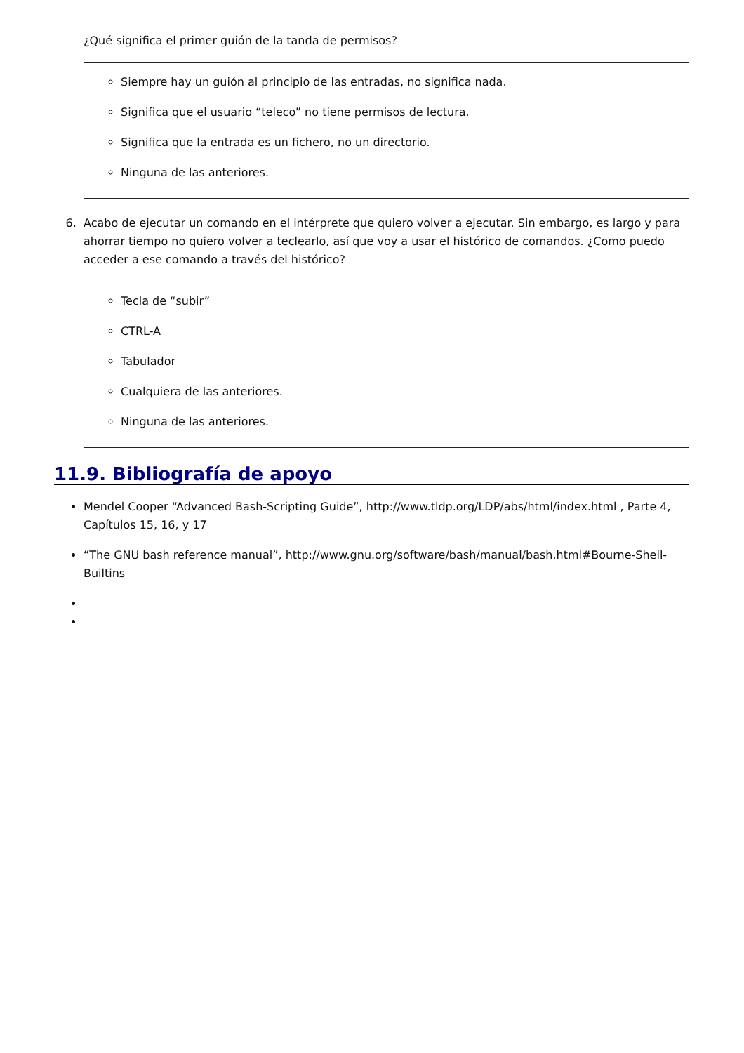¿Qué significa el primer guión de la tanda de permisos?
Siempre hay un guión al principio de las entradas, no significa nada.
Significa que el usuario “teleco” no tiene permisos de lectura.
Significa que la entrada es un fichero, no un directorio.
Ninguna de las anteriores.
6. Acabo de ejecutar un comando en el intérprete que quiero volver a ejecutar. Sin embargo, es largo y para ahorrar tiempo no quiero volver a teclearlo, así que voy a usar el histórico de comandos. ¿Como puedo acceder a ese comando a través del histórico?
Tecla de “subir”
CTRL-A
Tabulador
Cualquiera de las anteriores.
Ninguna de las anteriores.
11.9. Bibliografía de apoyo
Mendel Cooper “Advanced Bash-Scripting Guide”, http://www.tldp.org/LDP/abs/html/index.html , Parte 4, Capítulos 15, 16, y 17
“The GNU bash reference manual”, http://www.gnu.org/software/bash/manual/bash.html#Bourne-Shell-Builtins